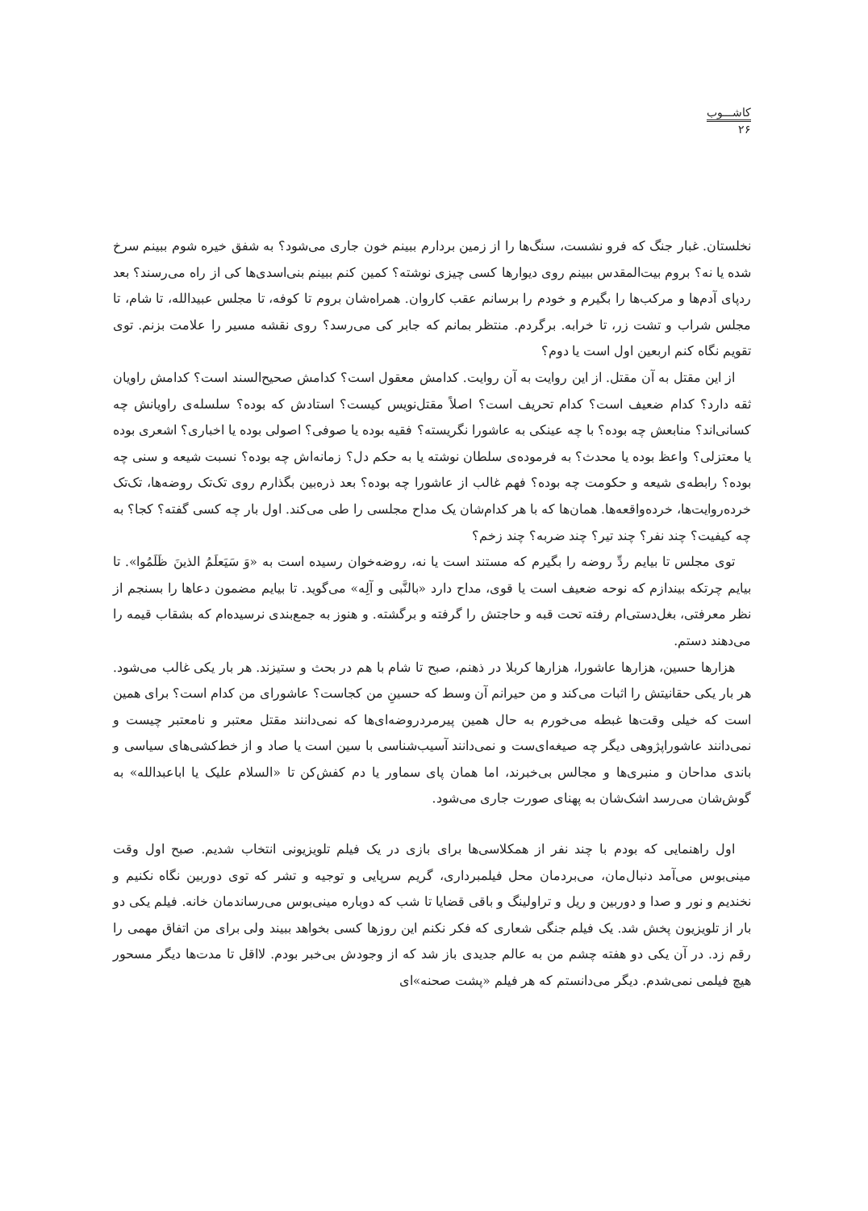کاشـــوب
۲۶
نخلستان. غبار جنگ که فرو نشست، سنگ‌ها را از زمین بردارم ببینم خون جاری می‌شود؟ به شفق خیره شوم ببینم سرخ شده یا نه؟ بروم بیت‌المقدس ببینم روی دیوارها کسی چیزی نوشته؟ کمین کنم ببینم بنی‌اسدی‌ها کی از راه می‌رسند؟ بعد ردپای آدم‌ها و مرکب‌ها را بگیرم و خودم را برسانم عقب کاروان. همراه‌شان بروم تا کوفه، تا مجلس عبیدالله، تا شام، تا مجلس شراب و تشت زر، تا خرابه. برگردم. منتظر بمانم که جابر کی می‌رسد؟ روی نقشه مسیر را علامت بزنم. توی تقویم نگاه کنم اربعین اول است یا دوم؟
از این مقتل به آن مقتل. از این روایت به آن روایت. کدامش معقول است؟ کدامش صحیح‌السند است؟ کدامش راویان ثقه دارد؟ کدام ضعیف است؟ کدام تحریف است؟ اصلاً مقتل‌نویس کیست؟ استادش که بوده؟ سلسله‌ی راویانش چه کسانی‌اند؟ منابعش چه بوده؟ با چه عینکی به عاشورا نگریسته؟ فقیه بوده یا صوفی؟ اصولی بوده یا اخباری؟ اشعری بوده یا معتزلی؟ واعظ بوده یا محدث؟ به فرموده‌ی سلطان نوشته یا به حکم دل؟ زمانه‌اش چه بوده؟ نسبت شیعه و سنی چه بوده؟ رابطه‌ی شیعه و حکومت چه بوده؟ فهم غالب از عاشورا چه بوده؟ بعد ذره‌بین بگذارم روی تک‌تک روضه‌ها، تک‌تک خرده‌روایت‌ها، خرده‌واقعه‌ها. همان‌ها که با هر کدام‌شان یک مداح مجلسی را طی می‌کند. اول بار چه کسی گفته؟ کجا؟ به چه کیفیت؟ چند نفر؟ چند تیر؟ چند ضربه؟ چند زخم؟
توی مجلس تا بیایم ردِّ روضه را بگیرم که مستند است یا نه، روضه‌خوان رسیده است به «وَ سَیَعلَمُ الذینَ ظَلَمُوا». تا بیایم چرتکه بیندازم که نوحه ضعیف است یا قوی، مداح دارد «بالنَّبی و آلِه» می‌گوید. تا بیایم مضمون دعاها را بسنجم از نظر معرفتی، بغل‌دستی‌ام رفته تحت قبه و حاجتش را گرفته و برگشته. و هنوز به جمع‌بندی نرسیده‌ام که بشقاب قیمه را می‌دهند دستم.
هزارها حسین، هزارها عاشورا، هزارها کربلا در ذهنم، صبح تا شام با هم در بحث و ستیزند. هر بار یکی غالب می‌شود. هر بار یکی حقانیتش را اثبات می‌کند و من حیرانم آن وسط که حسینِ من کجاست؟ عاشورای من کدام است؟ برای همین است که خیلی وقت‌ها غبطه می‌خورم به حال همین پیرمردروضه‌ای‌ها که نمی‌دانند مقتل معتبر و نامعتبر چیست و نمی‌دانند عاشوراپژوهی دیگر چه صیغه‌ای‌ست و نمی‌دانند آسیب‌شناسی با سین است یا صاد و از خط‌کشی‌های سیاسی و باندی مداحان و منبری‌ها و مجالس بی‌خبرند، اما همان پای سماور یا دم کفش‌کن تا «السلام علیک یا اباعبدالله» به گوش‌شان می‌رسد اشک‌شان به پهنای صورت جاری می‌شود.
اول راهنمایی که بودم با چند نفر از همکلاسی‌ها برای بازی در یک فیلم تلویزیونی انتخاب شدیم. صبح اول وقت مینی‌بوس می‌آمد دنبال‌مان، می‌بردمان محل فیلمبرداری، گریم سرپایی و توجیه و تشر که توی دوربین نگاه نکنیم و نخندیم و نور و صدا و دوربین و ریل و تراولینگ و باقی قضایا تا شب که دوباره مینی‌بوس می‌رساندمان خانه. فیلم یکی دو بار از تلویزیون پخش شد. یک فیلم جنگی شعاری که فکر نکنم این روزها کسی بخواهد ببیند ولی برای من اتفاق مهمی را رقم زد. در آن یکی دو هفته چشم من به عالم جدیدی باز شد که از وجودش بی‌خبر بودم. لااقل تا مدت‌ها دیگر مسحور هیچ فیلمی نمی‌شدم. دیگر می‌دانستم که هر فیلم «پشت صحنه»ای